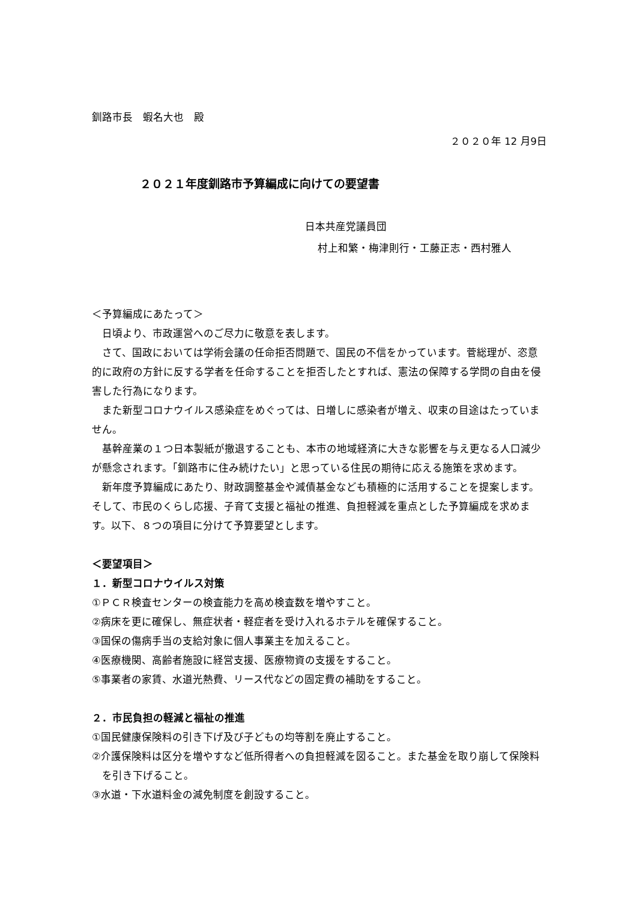釧路市長　蝦名大也　殿
２０２０年 12 月9日
２０２１年度釧路市予算編成に向けての要望書
日本共産党議員団
村上和繁・梅津則行・工藤正志・西村雅人
＜予算編成にあたって＞
日頃より、市政運営へのご尽力に敬意を表します。
さて、国政においては学術会議の任命拒否問題で、国民の不信をかっています。菅総理が、恣意的に政府の方針に反する学者を任命することを拒否したとすれば、憲法の保障する学問の自由を侵害した行為になります。
また新型コロナウイルス感染症をめぐっては、日増しに感染者が増え、収束の目途はたっていません。
基幹産業の１つ日本製紙が撤退することも、本市の地域経済に大きな影響を与え更なる人口減少が懸念されます。「釧路市に住み続けたい」と思っている住民の期待に応える施策を求めます。
新年度予算編成にあたり、財政調整基金や減債基金なども積極的に活用することを提案します。そして、市民のくらし応援、子育て支援と福祉の推進、負担軽減を重点とした予算編成を求めます。以下、８つの項目に分けて予算要望とします。
＜要望項目＞
１．新型コロナウイルス対策
①ＰＣＲ検査センターの検査能力を高め検査数を増やすこと。
②病床を更に確保し、無症状者・軽症者を受け入れるホテルを確保すること。
③国保の傷病手当の支給対象に個人事業主を加えること。
④医療機関、高齢者施設に経営支援、医療物資の支援をすること。
⑤事業者の家賃、水道光熱費、リース代などの固定費の補助をすること。
２．市民負担の軽減と福祉の推進
①国民健康保険料の引き下げ及び子どもの均等割を廃止すること。
②介護保険料は区分を増やすなど低所得者への負担軽減を図ること。また基金を取り崩して保険料を引き下げること。
③水道・下水道料金の減免制度を創設すること。